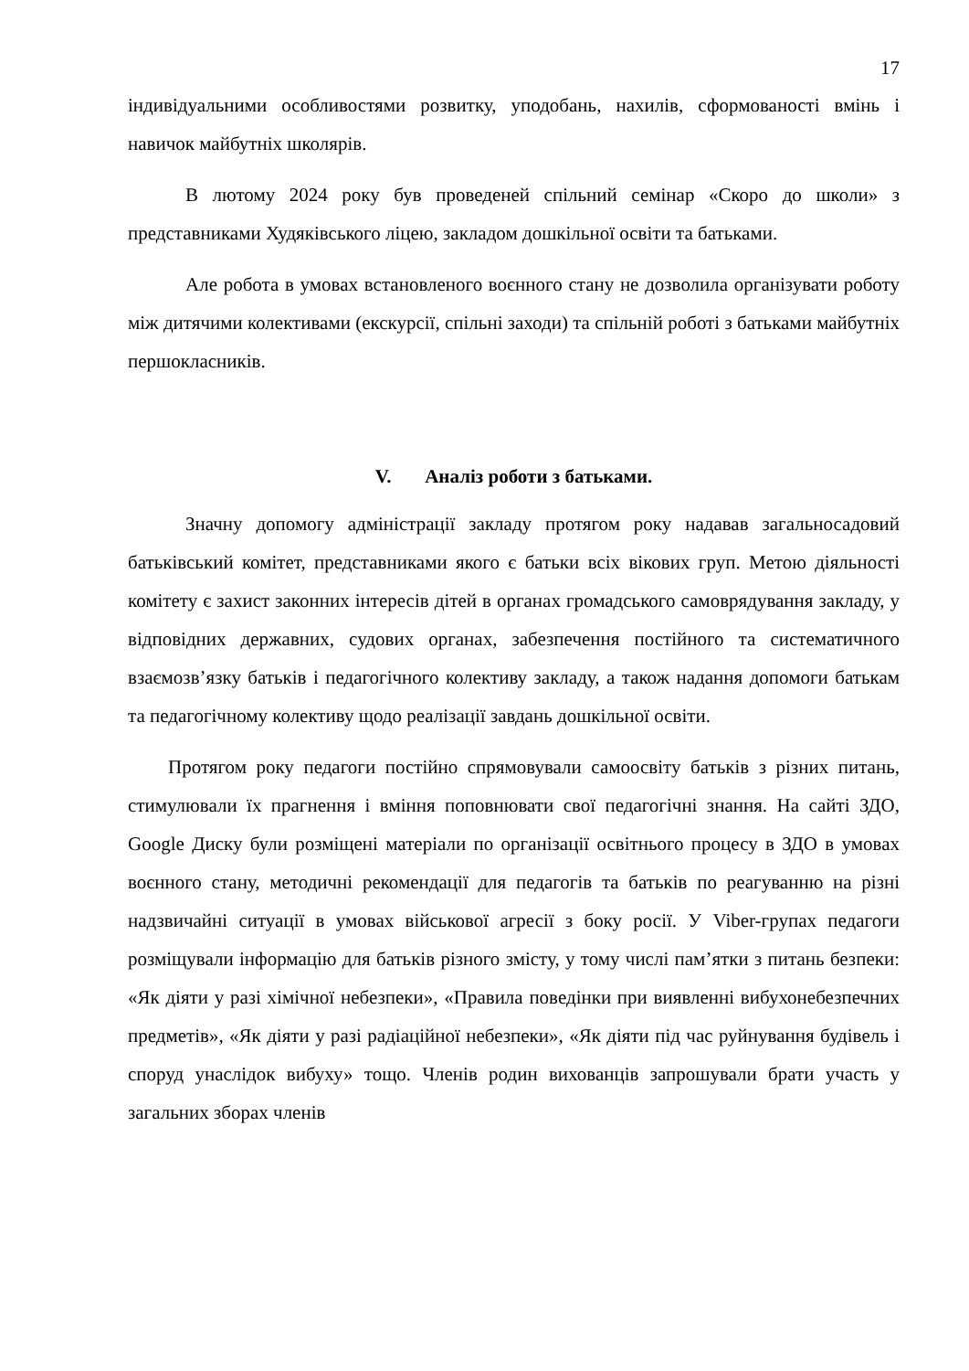17
індивідуальними особливостями розвитку, уподобань, нахилів, сформованості вмінь і навичок майбутніх школярів.
В лютому 2024 року був проведеней спільний семінар «Скоро до школи» з представниками Худяківського ліцею, закладом дошкільної освіти та батьками.
Але робота в умовах встановленого воєнного стану не дозволила організувати роботу між дитячими колективами (екскурсії, спільні заходи) та спільній роботі з батьками майбутніх першокласників.
V. Аналіз роботи з батьками.
Значну допомогу адміністрації закладу протягом року надавав загальносадовий батьківський комітет, представниками якого є батьки всіх вікових груп. Метою діяльності комітету є захист законних інтересів дітей в органах громадського самоврядування закладу, у відповідних державних, судових органах, забезпечення постійного та систематичного взаємозв’язку батьків і педагогічного колективу закладу, а також надання допомоги батькам та педагогічному колективу щодо реалізації завдань дошкільної освіти.
Протягом року педагоги постійно спрямовували самоосвіту батьків з різних питань, стимулювали їх прагнення і вміння поповнювати свої педагогічні знання. На сайті ЗДО, Google Диску були розміщені матеріали по організації освітнього процесу в ЗДО в умовах воєнного стану, методичні рекомендації для педагогів та батьків по реагуванню на різні надзвичайні ситуації в умовах військової агресії з боку росії. У Viber-групах педагоги розміщували інформацію для батьків різного змісту, у тому числі пам’ятки з питань безпеки: «Як діяти у разі хімічної небезпеки», «Правила поведінки при виявленні вибухонебезпечних предметів», «Як діяти у разі радіаційної небезпеки», «Як діяти під час руйнування будівель і споруд унаслідок вибуху» тощо. Членів родин вихованців запрошували брати участь у загальних зборах членів